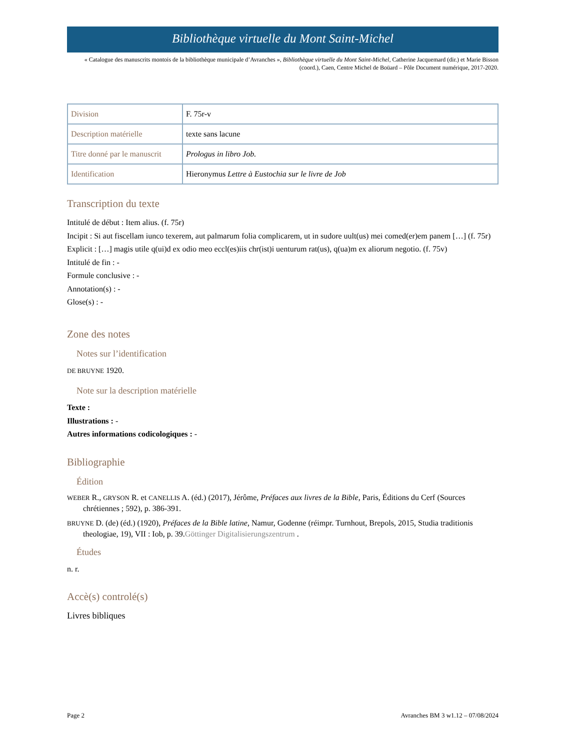Bibliothèque virtuelle du Mont Saint-Michel
« Catalogue des manuscrits montois de la bibliothèque municipale d’Avranches », Bibliothèque virtuelle du Mont Saint-Michel, Catherine Jacquemard (dir.) et Marie Bisson (coord.), Caen, Centre Michel de Boüard – Pôle Document numérique, 2017-2020.
| Division | F. 75r-v |
| Description matérielle | texte sans lacune |
| Titre donné par le manuscrit | Prologus in libro Job. |
| Identification | Hieronymus Lettre à Eustochia sur le livre de Job |
Transcription du texte
Intitulé de début : Item alius. (f. 75r)
Incipit : Si aut fiscellam iunco texerem, aut palmarum folia complicarem, ut in sudore uult(us) mei comed(er)em panem […] (f. 75r)
Explicit : […] magis utile q(ui)d ex odio meo eccl(es)iis chr(ist)i uenturum rat(us), q(ua)m ex aliorum negotio. (f. 75v)
Intitulé de fin : -
Formule conclusive : -
Annotation(s) : -
Glose(s) : -
Zone des notes
Notes sur l’identification
DE BRUYNE 1920.
Note sur la description matérielle
Texte :
Illustrations : -
Autres informations codicologiques : -
Bibliographie
Édition
WEBER R., GRYSON R. et CANELLIS A. (éd.) (2017), Jérôme, Préfaces aux livres de la Bible, Paris, Éditions du Cerf (Sources chrétiennes ; 592), p. 386-391.
BRUYNE D. (de) (éd.) (1920), Préfaces de la Bible latine, Namur, Godenne (réimpr. Turnhout, Brepols, 2015, Studia traditionis theologiae, 19), VII : Iob, p. 39.Göttinger Digitalisierungszentrum .
Études
n. r.
Accè(s) controlé(s)
Livres bibliques
Page 2 Avranches BM 3 w1.12 – 07/08/2024